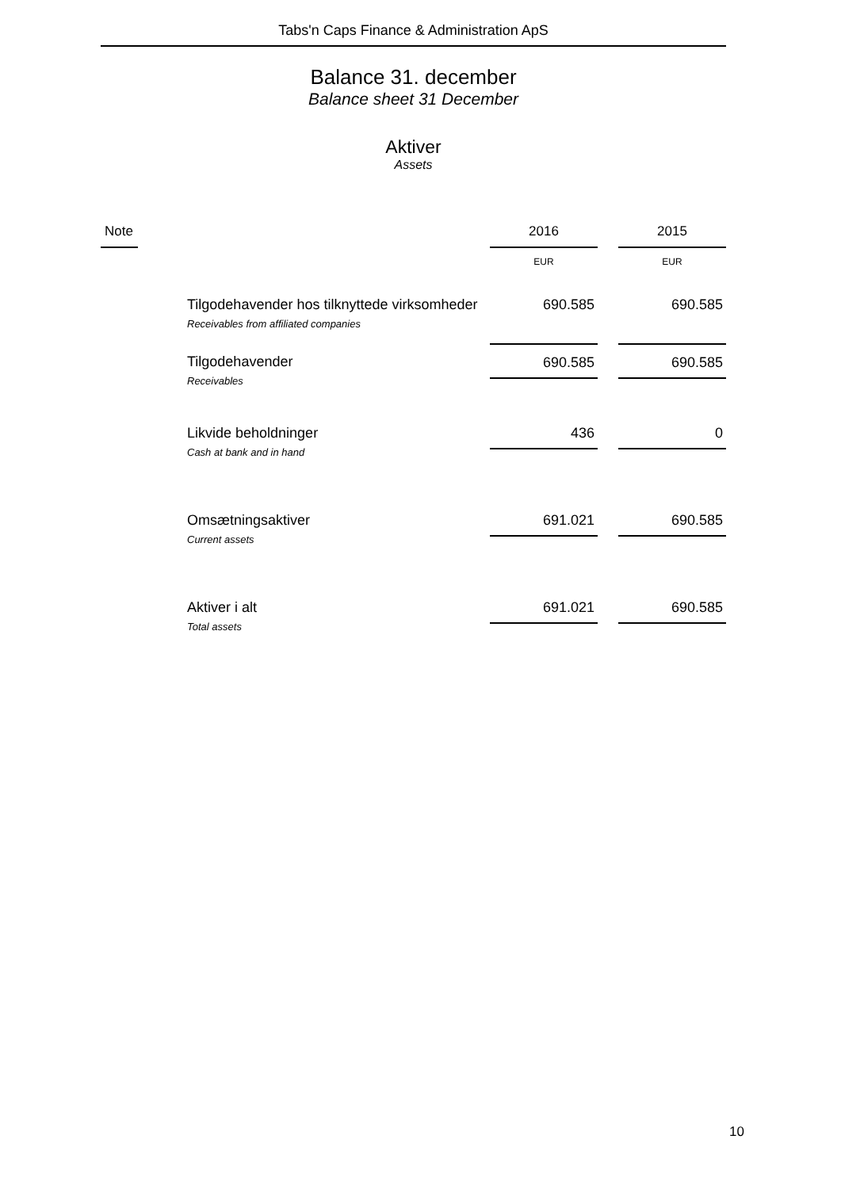Tabs'n Caps Finance & Administration ApS
Balance 31. december
Balance sheet 31 December
Aktiver
Assets
| Note | | 2016 | | 2015 |
| --- | --- | --- | --- | --- |
| | | EUR | | EUR |
| | Tilgodehavender hos tilknyttede virksomheder Receivables from affiliated companies | 690.585 | | 690.585 |
| | Tilgodehavender Receivables | 690.585 | | 690.585 |
| | Likvide beholdninger Cash at bank and in hand | 436 | | 0 |
| | Omsætningsaktiver Current assets | 691.021 | | 690.585 |
| | Aktiver i alt Total assets | 691.021 | | 690.585 |
10